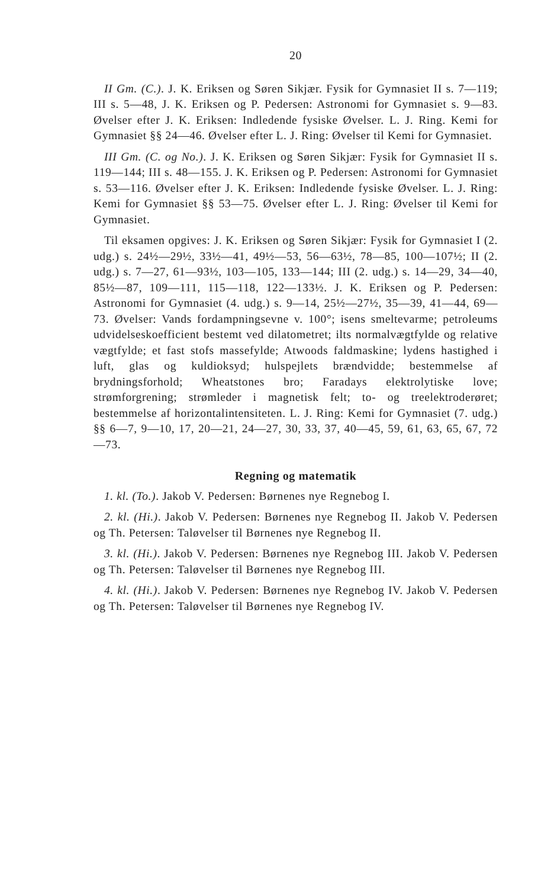20
II Gm. (C.). J. K. Eriksen og Søren Sikjær. Fysik for Gymnasiet II s. 7—119; III s. 5—48, J. K. Eriksen og P. Pedersen: Astronomi for Gymnasiet s. 9—83. Øvelser efter J. K. Eriksen: Indledende fysiske Øvelser. L. J. Ring. Kemi for Gymnasiet §§ 24—46. Øvelser efter L. J. Ring: Øvelser til Kemi for Gymnasiet.
III Gm. (C. og No.). J. K. Eriksen og Søren Sikjær: Fysik for Gymnasiet II s. 119—144; III s. 48—155. J. K. Eriksen og P. Pedersen: Astronomi for Gymnasiet s. 53—116. Øvelser efter J. K. Eriksen: Indledende fysiske Øvelser. L. J. Ring: Kemi for Gymnasiet §§ 53—75. Øvelser efter L. J. Ring: Øvelser til Kemi for Gymnasiet.
Til eksamen opgives: J. K. Eriksen og Søren Sikjær: Fysik for Gymnasiet I (2. udg.) s. 24½—29½, 33½—41, 49½—53, 56—63½, 78—85, 100—107½; II (2. udg.) s. 7—27, 61—93½, 103—105, 133—144; III (2. udg.) s. 14—29, 34—40, 85½—87, 109—111, 115—118, 122—133½. J. K. Eriksen og P. Pedersen: Astronomi for Gymnasiet (4. udg.) s. 9—14, 25½—27½, 35—39, 41—44, 69—73. Øvelser: Vands fordampningsevne v. 100°; isens smeltevarme; petroleums udvidelseskoefficient bestemt ved dilatometret; ilts normalvægtfylde og relative vægtfylde; et fast stofs massefylde; Atwoods faldmaskine; lydens hastighed i luft, glas og kuldioksyd; hulspejlets brændvidde; bestemmelse af brydningsforhold; Wheatstones bro; Faradays elektrolytiske love; strømforgrening; strømleder i magnetisk felt; to- og treelektroderøret; bestemmelse af horizontalintensiteten. L. J. Ring: Kemi for Gymnasiet (7. udg.) §§ 6—7, 9—10, 17, 20—21, 24—27, 30, 33, 37, 40—45, 59, 61, 63, 65, 67, 72—73.
Regning og matematik
1. kl. (To.). Jakob V. Pedersen: Børnenes nye Regnebog I.
2. kl. (Hi.). Jakob V. Pedersen: Børnenes nye Regnebog II. Jakob V. Pedersen og Th. Petersen: Taløvelser til Børnenes nye Regnebog II.
3. kl. (Hi.). Jakob V. Pedersen: Børnenes nye Regnebog III. Jakob V. Pedersen og Th. Petersen: Taløvelser til Børnenes nye Regnebog III.
4. kl. (Hi.). Jakob V. Pedersen: Børnenes nye Regnebog IV. Jakob V. Pedersen og Th. Petersen: Taløvelser til Børnenes nye Regnebog IV.